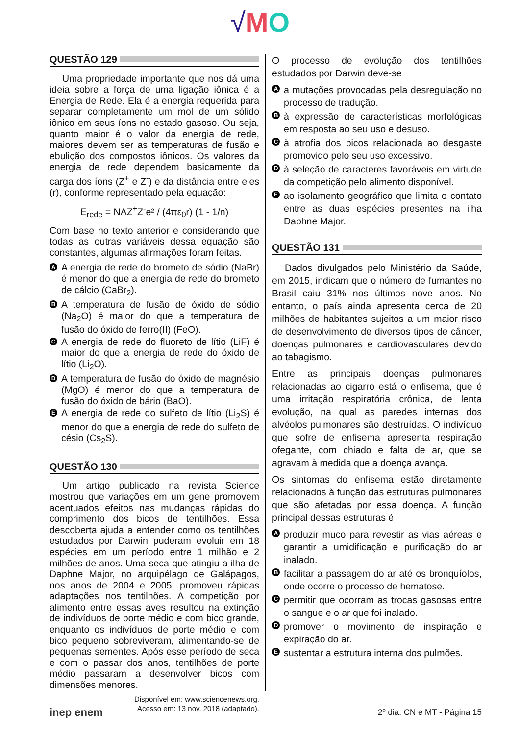√MO
QUESTÃO 129
Uma propriedade importante que nos dá uma ideia sobre a força de uma ligação iônica é a Energia de Rede. Ela é a energia requerida para separar completamente um mol de um sólido iônico em seus íons no estado gasoso. Ou seja, quanto maior é o valor da energia de rede, maiores devem ser as temperaturas de fusão e ebulição dos compostos iônicos. Os valores da energia de rede dependem basicamente da carga dos íons (Z<sup>+</sup> e Z<sup>-</sup>) e da distância entre eles (r), conforme representado pela equação:
E<sub>rede</sub> = NAZ<sup>+</sup>Z<sup>-</sup>e² / (4πε<sub>0</sub>r) (1 - 1/n)
Com base no texto anterior e considerando que todas as outras variáveis dessa equação são constantes, algumas afirmações foram feitas.
A A energia de rede do brometo de sódio (NaBr) é menor do que a energia de rede do brometo de cálcio (CaBr<sub>2</sub>).
B A temperatura de fusão de óxido de sódio (Na<sub>2</sub>O) é maior do que a temperatura de fusão do óxido de ferro(II) (FeO).
C A energia de rede do fluoreto de lítio (LiF) é maior do que a energia de rede do óxido de lítio (Li<sub>2</sub>O).
D A temperatura de fusão do óxido de magnésio (MgO) é menor do que a temperatura de fusão do óxido de bário (BaO).
E A energia de rede do sulfeto de lítio (Li<sub>2</sub>S) é menor do que a energia de rede do sulfeto de césio (Cs<sub>2</sub>S).
QUESTÃO 130
Um artigo publicado na revista Science mostrou que variações em um gene promovem acentuados efeitos nas mudanças rápidas do comprimento dos bicos de tentilhões. Essa descoberta ajuda a entender como os tentilhões estudados por Darwin puderam evoluir em 18 espécies em um período entre 1 milhão e 2 milhões de anos. Uma seca que atingiu a ilha de Daphne Major, no arquipélago de Galápagos, nos anos de 2004 e 2005, promoveu rápidas adaptações nos tentilhões. A competição por alimento entre essas aves resultou na extinção de indivíduos de porte médio e com bico grande, enquanto os indivíduos de porte médio e com bico pequeno sobreviveram, alimentando-se de pequenas sementes. Após esse período de seca e com o passar dos anos, tentilhões de porte médio passaram a desenvolver bicos com dimensões menores.
Disponível em: www.sciencenews.org.
Acesso em: 13 nov. 2018 (adaptado).
O processo de evolução dos tentilhões estudados por Darwin deve-se
Aa mutações provocadas pela desregulação no processo de tradução.
Bà expressão de características morfológicas em resposta ao seu uso e desuso.
Cà atrofia dos bicos relacionada ao desgaste promovido pelo seu uso excessivo.
Dà seleção de caracteres favoráveis em virtude da competição pelo alimento disponível.
Eao isolamento geográfico que limita o contato entre as duas espécies presentes na ilha Daphne Major.
QUESTÃO 131
Dados divulgados pelo Ministério da Saúde, em 2015, indicam que o número de fumantes no Brasil caiu 31% nos últimos nove anos. No entanto, o país ainda apresenta cerca de 20 milhões de habitantes sujeitos a um maior risco de desenvolvimento de diversos tipos de câncer, doenças pulmonares e cardiovasculares devido ao tabagismo.
Entre as principais doenças pulmonares relacionadas ao cigarro está o enfisema, que é uma irritação respiratória crônica, de lenta evolução, na qual as paredes internas dos alvéolos pulmonares são destruídas. O indivíduo que sofre de enfisema apresenta respiração ofegante, com chiado e falta de ar, que se agravam à medida que a doença avança.
Os sintomas do enfisema estão diretamente relacionados à função das estruturas pulmonares que são afetadas por essa doença. A função principal dessas estruturas é
Aproduzir muco para revestir as vias aéreas e garantir a umidificação e purificação do ar inalado.
Bfacilitar a passagem do ar até os bronquíolos, onde ocorre o processo de hematose.
Cpermitir que ocorram as trocas gasosas entre o sangue e o ar que foi inalado.
Dpromover o movimento de inspiração e expiração do ar.
Esustentar a estrutura interna dos pulmões.
inep enem 2º dia: CN e MT - Página 15